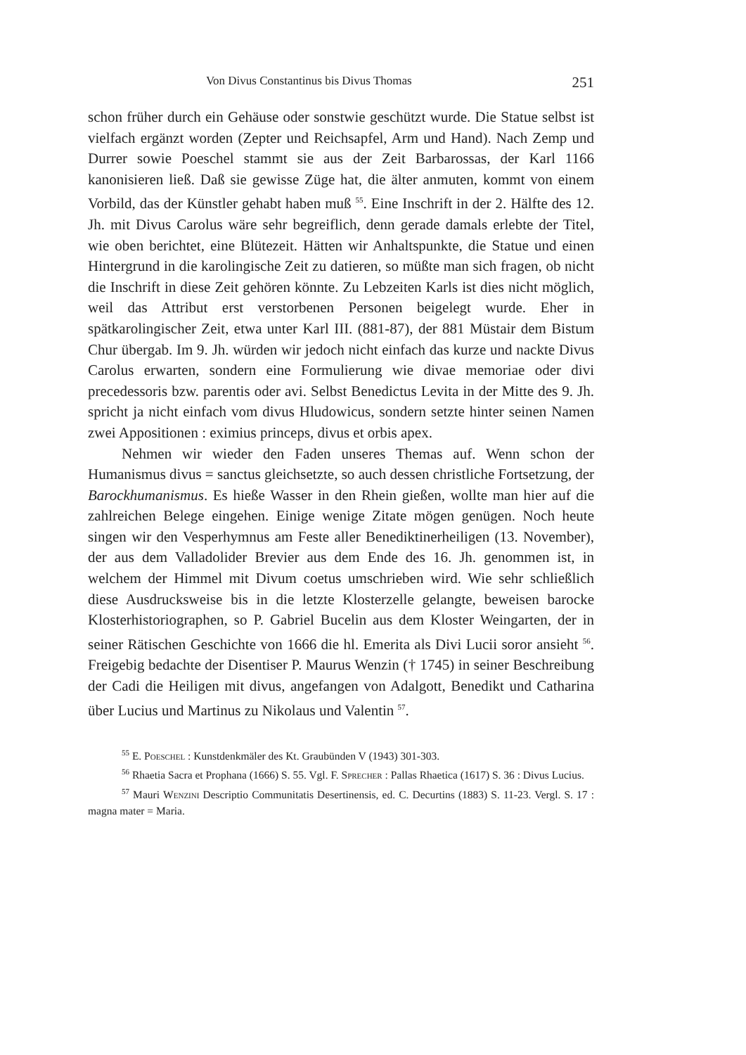Von Divus Constantinus bis Divus Thomas 251
schon früher durch ein Gehäuse oder sonstwie geschützt wurde. Die Statue selbst ist vielfach ergänzt worden (Zepter und Reichsapfel, Arm und Hand). Nach Zemp und Durrer sowie Poeschel stammt sie aus der Zeit Barbarossas, der Karl 1166 kanonisieren ließ. Daß sie gewisse Züge hat, die älter anmuten, kommt von einem Vorbild, das der Künstler gehabt haben muß <sup>55</sup>. Eine Inschrift in der 2. Hälfte des 12. Jh. mit Divus Carolus wäre sehr begreiflich, denn gerade damals erlebte der Titel, wie oben berichtet, eine Blütezeit. Hätten wir Anhaltspunkte, die Statue und einen Hintergrund in die karolingische Zeit zu datieren, so müßte man sich fragen, ob nicht die Inschrift in diese Zeit gehören könnte. Zu Lebzeiten Karls ist dies nicht möglich, weil das Attribut erst verstorbenen Personen beigelegt wurde. Eher in spätkarolingischer Zeit, etwa unter Karl III. (881-87), der 881 Müstair dem Bistum Chur übergab. Im 9. Jh. würden wir jedoch nicht einfach das kurze und nackte Divus Carolus erwarten, sondern eine Formulierung wie divae memoriae oder divi precedessoris bzw. parentis oder avi. Selbst Benedictus Levita in der Mitte des 9. Jh. spricht ja nicht einfach vom divus Hludowicus, sondern setzte hinter seinen Namen zwei Appositionen : eximius princeps, divus et orbis apex.
Nehmen wir wieder den Faden unseres Themas auf. Wenn schon der Humanismus divus = sanctus gleichsetzte, so auch dessen christliche Fortsetzung, der Barockhumanismus. Es hieße Wasser in den Rhein gießen, wollte man hier auf die zahlreichen Belege eingehen. Einige wenige Zitate mögen genügen. Noch heute singen wir den Vesperhymnus am Feste aller Benediktinerheiligen (13. November), der aus dem Valladolider Brevier aus dem Ende des 16. Jh. genommen ist, in welchem der Himmel mit Divum coetus umschrieben wird. Wie sehr schließlich diese Ausdrucksweise bis in die letzte Klosterzelle gelangte, beweisen barocke Klosterhistoriographen, so P. Gabriel Bucelin aus dem Kloster Weingarten, der in seiner Rätischen Geschichte von 1666 die hl. Emerita als Divi Lucii soror ansieht <sup>56</sup>. Freigebig bedachte der Disentiser P. Maurus Wenzin († 1745) in seiner Beschreibung der Cadi die Heiligen mit divus, angefangen von Adalgott, Benedikt und Catharina über Lucius und Martinus zu Nikolaus und Valentin <sup>57</sup>.
<sup>55</sup> E. Poeschel : Kunstdenkmäler des Kt. Graubünden V (1943) 301-303.
<sup>56</sup> Rhaetia Sacra et Prophana (1666) S. 55. Vgl. F. Sprecher : Pallas Rhaetica (1617) S. 36 : Divus Lucius.
<sup>57</sup> Mauri Wenzini Descriptio Communitatis Desertinensis, ed. C. Decurtins (1883) S. 11-23. Vergl. S. 17 : magna mater = Maria.